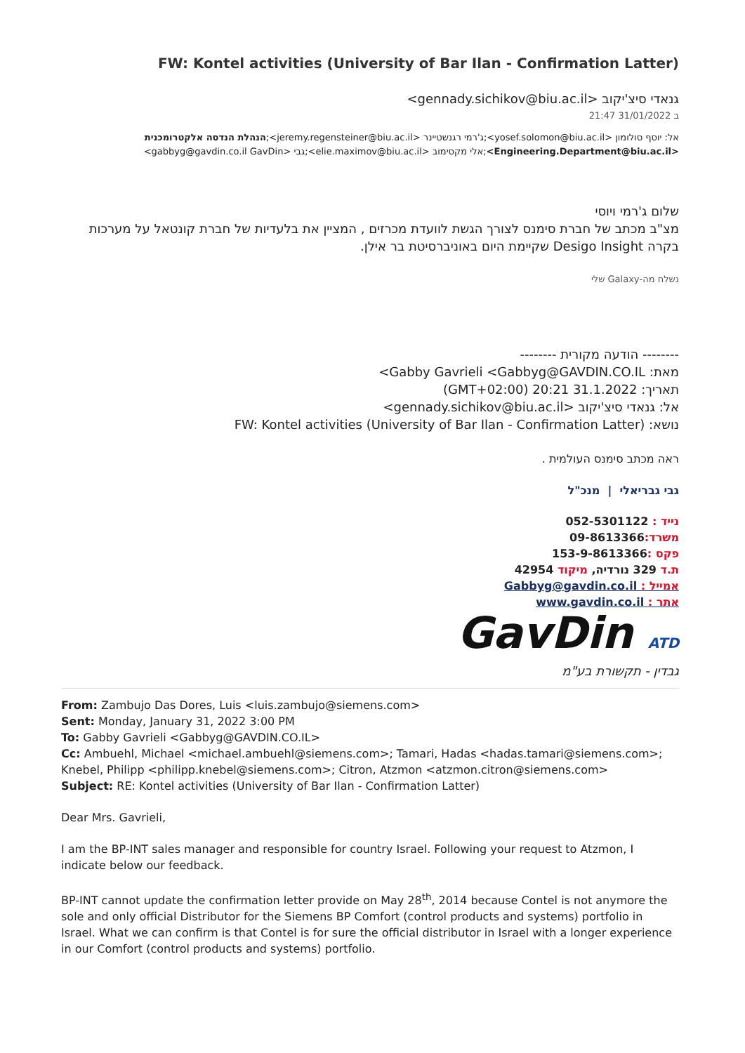(FW: Kontel activities (University of Bar Ilan - Confirmation Latter
גנאדי סיצ'יקוב <gennady.sichikov@biu.ac.il>
ב 31/01/2022 21:47
אל: יוסף סולומון <yosef.solomon@biu.ac.il>;ג'רמי רגנשטיינר <jeremy.regensteiner@biu.ac.il>;הנהלת הנדסה אלקטרומכנית <Engineering.Department@biu.ac.il>;אלי מקסימוב <elie.maximov@biu.ac.il>;גבי <gabbyg@gavdin.co.il GavDin>
שלום ג'רמי ויוסי
מצ"ב מכתב של חברת סימנס לצורך הגשת לוועדת מכרזים , המציין את בלעדיות של חברת קונטאל על מערכות בקרה Desigo Insight שקיימת היום באוניברסיטת בר אילן.
נשלח מה-Galaxy שלי
-------- הודעה מקורית --------
מאת: Gabby Gavrieli <Gabbyg@GAVDIN.CO.IL>
תאריך: 31.1.2022 20:21 (GMT+02:00)
אל: גנאדי סיצ'יקוב <gennady.sichikov@biu.ac.il>
נושא: FW: Kontel activities (University of Bar Ilan - Confirmation Latter)
ראה מכתב סימנס העולמית .
גבי גבריאלי | מנכ"ל
נייד : 052-5301122
משרד: 09-8613366
פקס : 153-9-8613366
ת.ד 329 נורדיה, מיקוד 42954
אמייל : Gabbyg@gavdin.co.il
אתר : www.gavdin.co.il
GavDin ATD
גבדין - תקשורת בע"מ
From: Zambujo Das Dores, Luis <luis.zambujo@siemens.com>
Sent: Monday, January 31, 2022 3:00 PM
To: Gabby Gavrieli <Gabbyg@GAVDIN.CO.IL>
Cc: Ambuehl, Michael <michael.ambuehl@siemens.com>; Tamari, Hadas <hadas.tamari@siemens.com>; Knebel, Philipp <philipp.knebel@siemens.com>; Citron, Atzmon <atzmon.citron@siemens.com>
Subject: RE: Kontel activities (University of Bar Ilan - Confirmation Latter)
Dear Mrs. Gavrieli,
I am the BP-INT sales manager and responsible for country Israel. Following your request to Atzmon, I indicate below our feedback.
BP-INT cannot update the confirmation letter provide on May 28<sup>th</sup>, 2014 because Contel is not anymore the sole and only official Distributor for the Siemens BP Comfort (control products and systems) portfolio in Israel. What we can confirm is that Contel is for sure the official distributor in Israel with a longer experience in our Comfort (control products and systems) portfolio.